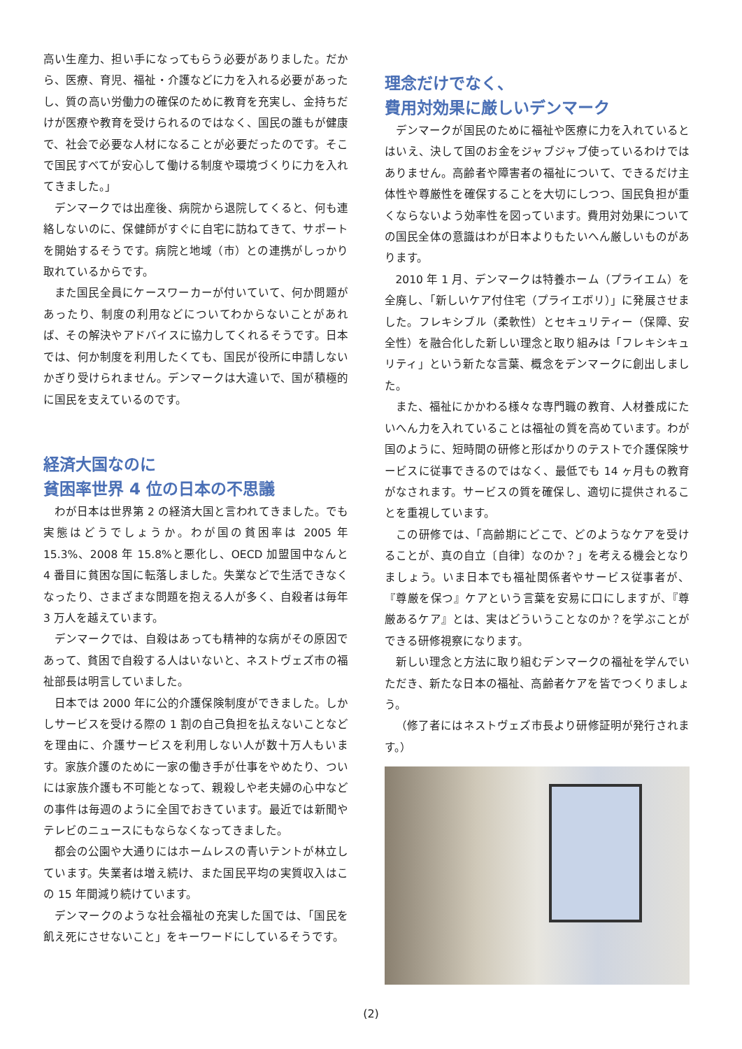高い生産力、担い手になってもらう必要がありました。だから、医療、育児、福祉・介護などに力を入れる必要があったし、質の高い労働力の確保のために教育を充実し、金持ちだけが医療や教育を受けられるのではなく、国民の誰もが健康で、社会で必要な人材になることが必要だったのです。そこで国民すべてが安心して働ける制度や環境づくりに力を入れてきました。」
デンマークでは出産後、病院から退院してくると、何も連絡しないのに、保健師がすぐに自宅に訪ねてきて、サポートを開始するそうです。病院と地域（市）との連携がしっかり取れているからです。
また国民全員にケースワーカーが付いていて、何か問題があったり、制度の利用などについてわからないことがあれば、その解決やアドバイスに協力してくれるそうです。日本では、何か制度を利用したくても、国民が役所に申請しないかぎり受けられません。デンマークは大違いで、国が積極的に国民を支えているのです。
経済大国なのに
貧困率世界 4 位の日本の不思議
わが日本は世界第 2 の経済大国と言われてきました。でも実態はどうでしょうか。わが国の貧困率は 2005 年 15.3%、2008 年 15.8%と悪化し、OECD 加盟国中なんと 4 番目に貧困な国に転落しました。失業などで生活できなくなったり、さまざまな問題を抱える人が多く、自殺者は毎年 3 万人を越えています。
デンマークでは、自殺はあっても精神的な病がその原因であって、貧困で自殺する人はいないと、ネストヴェズ市の福祉部長は明言していました。
日本では 2000 年に公的介護保険制度ができました。しかしサービスを受ける際の 1 割の自己負担を払えないことなどを理由に、介護サービスを利用しない人が数十万人もいます。家族介護のために一家の働き手が仕事をやめたり、ついには家族介護も不可能となって、親殺しや老夫婦の心中などの事件は毎週のように全国でおきています。最近では新聞やテレビのニュースにもならなくなってきました。
都会の公園や大通りにはホームレスの青いテントが林立しています。失業者は増え続け、また国民平均の実質収入はこの 15 年間減り続けています。
デンマークのような社会福祉の充実した国では、「国民を飢え死にさせないこと」をキーワードにしているそうです。
理念だけでなく、
費用対効果に厳しいデンマーク
デンマークが国民のために福祉や医療に力を入れているとはいえ、決して国のお金をジャブジャブ使っているわけではありません。高齢者や障害者の福祉について、できるだけ主体性や尊厳性を確保することを大切にしつつ、国民負担が重くならないよう効率性を図っています。費用対効果についての国民全体の意識はわが日本よりもたいへん厳しいものがあります。
2010 年 1 月、デンマークは特養ホーム（プライエム）を全廃し、「新しいケア付住宅（プライエボリ）」に発展させました。フレキシブル（柔軟性）とセキュリティー（保障、安全性）を融合化した新しい理念と取り組みは「フレキシキュリティ」という新たな言葉、概念をデンマークに創出しました。
また、福祉にかかわる様々な専門職の教育、人材養成にたいへん力を入れていることは福祉の質を高めています。わが国のように、短時間の研修と形ばかりのテストで介護保険サービスに従事できるのではなく、最低でも 14 ヶ月もの教育がなされます。サービスの質を確保し、適切に提供されることを重視しています。
この研修では、「高齢期にどこで、どのようなケアを受けることが、真の自立〔自律〕なのか？」を考える機会となりましょう。いま日本でも福祉関係者やサービス従事者が、『尊厳を保つ』ケアという言葉を安易に口にしますが、『尊厳あるケア』とは、実はどういうことなのか？を学ぶことができる研修視察になります。
新しい理念と方法に取り組むデンマークの福祉を学んでいただき、新たな日本の福祉、高齢者ケアを皆でつくりましょう。
（修了者にはネストヴェズ市長より研修証明が発行されます。）
(2)